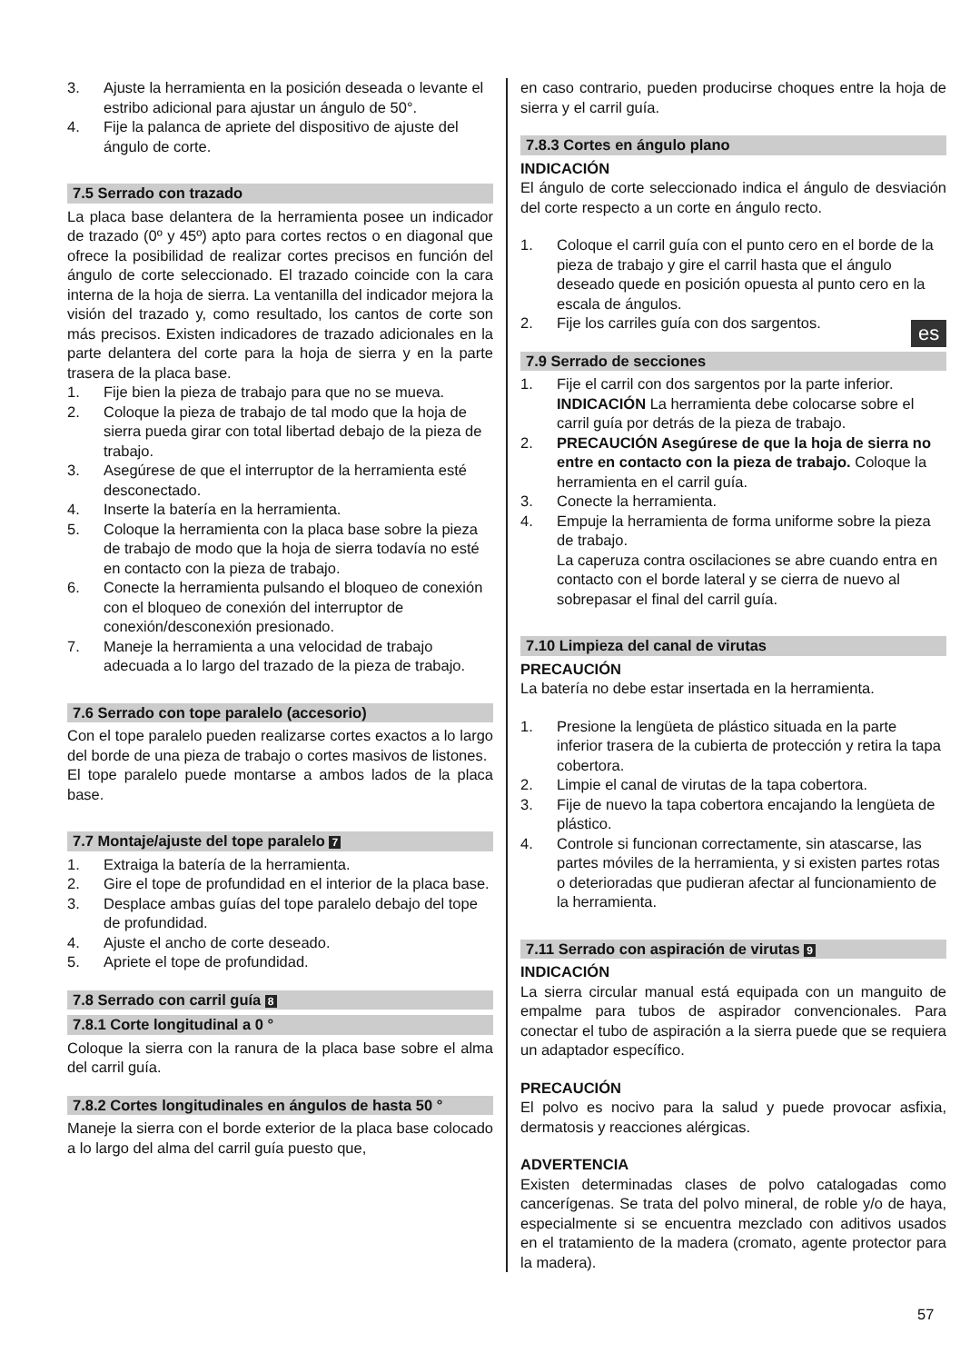3. Ajuste la herramienta en la posición deseada o levante el estribo adicional para ajustar un ángulo de 50°.
4. Fije la palanca de apriete del dispositivo de ajuste del ángulo de corte.
7.5 Serrado con trazado
La placa base delantera de la herramienta posee un indicador de trazado (0º y 45º) apto para cortes rectos o en diagonal que ofrece la posibilidad de realizar cortes precisos en función del ángulo de corte seleccionado. El trazado coincide con la cara interna de la hoja de sierra. La ventanilla del indicador mejora la visión del trazado y, como resultado, los cantos de corte son más precisos. Existen indicadores de trazado adicionales en la parte delantera del corte para la hoja de sierra y en la parte trasera de la placa base.
1. Fije bien la pieza de trabajo para que no se mueva.
2. Coloque la pieza de trabajo de tal modo que la hoja de sierra pueda girar con total libertad debajo de la pieza de trabajo.
3. Asegúrese de que el interruptor de la herramienta esté desconectado.
4. Inserte la batería en la herramienta.
5. Coloque la herramienta con la placa base sobre la pieza de trabajo de modo que la hoja de sierra todavía no esté en contacto con la pieza de trabajo.
6. Conecte la herramienta pulsando el bloqueo de conexión con el bloqueo de conexión del interruptor de conexión/desconexión presionado.
7. Maneje la herramienta a una velocidad de trabajo adecuada a lo largo del trazado de la pieza de trabajo.
7.6 Serrado con tope paralelo (accesorio)
Con el tope paralelo pueden realizarse cortes exactos a lo largo del borde de una pieza de trabajo o cortes masivos de listones.
El tope paralelo puede montarse a ambos lados de la placa base.
7.7 Montaje/ajuste del tope paralelo 7
1. Extraiga la batería de la herramienta.
2. Gire el tope de profundidad en el interior de la placa base.
3. Desplace ambas guías del tope paralelo debajo del tope de profundidad.
4. Ajuste el ancho de corte deseado.
5. Apriete el tope de profundidad.
7.8 Serrado con carril guía 8
7.8.1 Corte longitudinal a 0 °
Coloque la sierra con la ranura de la placa base sobre el alma del carril guía.
7.8.2 Cortes longitudinales en ángulos de hasta 50 °
Maneje la sierra con el borde exterior de la placa base colocado a lo largo del alma del carril guía puesto que,
en caso contrario, pueden producirse choques entre la hoja de sierra y el carril guía.
7.8.3 Cortes en ángulo plano
INDICACIÓN
El ángulo de corte seleccionado indica el ángulo de desviación del corte respecto a un corte en ángulo recto.
1. Coloque el carril guía con el punto cero en el borde de la pieza de trabajo y gire el carril hasta que el ángulo deseado quede en posición opuesta al punto cero en la escala de ángulos.
2. Fije los carriles guía con dos sargentos.
7.9 Serrado de secciones
1. Fije el carril con dos sargentos por la parte inferior. INDICACIÓN La herramienta debe colocarse sobre el carril guía por detrás de la pieza de trabajo.
2. PRECAUCIÓN Asegúrese de que la hoja de sierra no entre en contacto con la pieza de trabajo. Coloque la herramienta en el carril guía.
3. Conecte la herramienta.
4. Empuje la herramienta de forma uniforme sobre la pieza de trabajo.
La caperuza contra oscilaciones se abre cuando entra en contacto con el borde lateral y se cierra de nuevo al sobrepasar el final del carril guía.
7.10 Limpieza del canal de virutas
PRECAUCIÓN
La batería no debe estar insertada en la herramienta.
1. Presione la lengüeta de plástico situada en la parte inferior trasera de la cubierta de protección y retira la tapa cobertora.
2. Limpie el canal de virutas de la tapa cobertora.
3. Fije de nuevo la tapa cobertora encajando la lengüeta de plástico.
4. Controle si funcionan correctamente, sin atascarse, las partes móviles de la herramienta, y si existen partes rotas o deterioradas que pudieran afectar al funcionamiento de la herramienta.
7.11 Serrado con aspiración de virutas 9
INDICACIÓN
La sierra circular manual está equipada con un manguito de empalme para tubos de aspirador convencionales. Para conectar el tubo de aspiración a la sierra puede que se requiera un adaptador específico.
PRECAUCIÓN
El polvo es nocivo para la salud y puede provocar asfixia, dermatosis y reacciones alérgicas.
ADVERTENCIA
Existen determinadas clases de polvo catalogadas como cancerígenas. Se trata del polvo mineral, de roble y/o de haya, especialmente si se encuentra mezclado con aditivos usados en el tratamiento de la madera (cromato, agente protector para la madera).
es
57